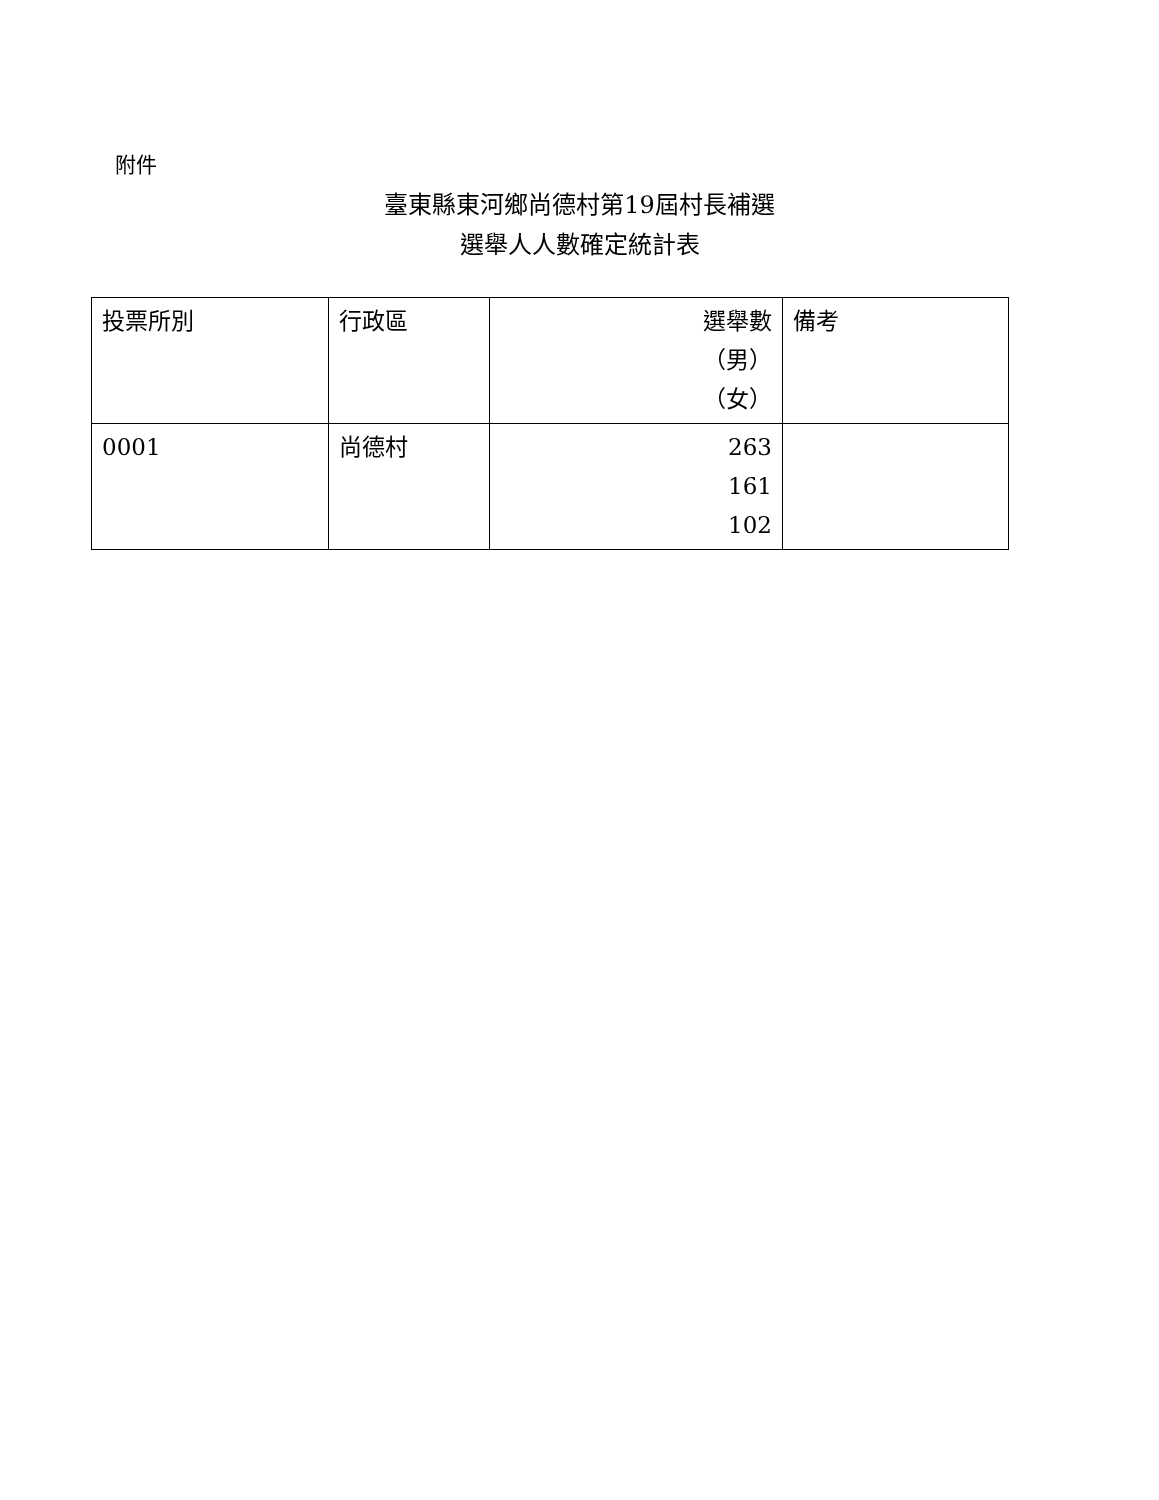附件
臺東縣東河鄉尚德村第19屆村長補選
選舉人人數確定統計表
| 投票所別 | 行政區 | 選舉數 （男） （女） | 備考 |
| --- | --- | --- | --- |
| 0001 | 尚德村 | 263 161 102 | |